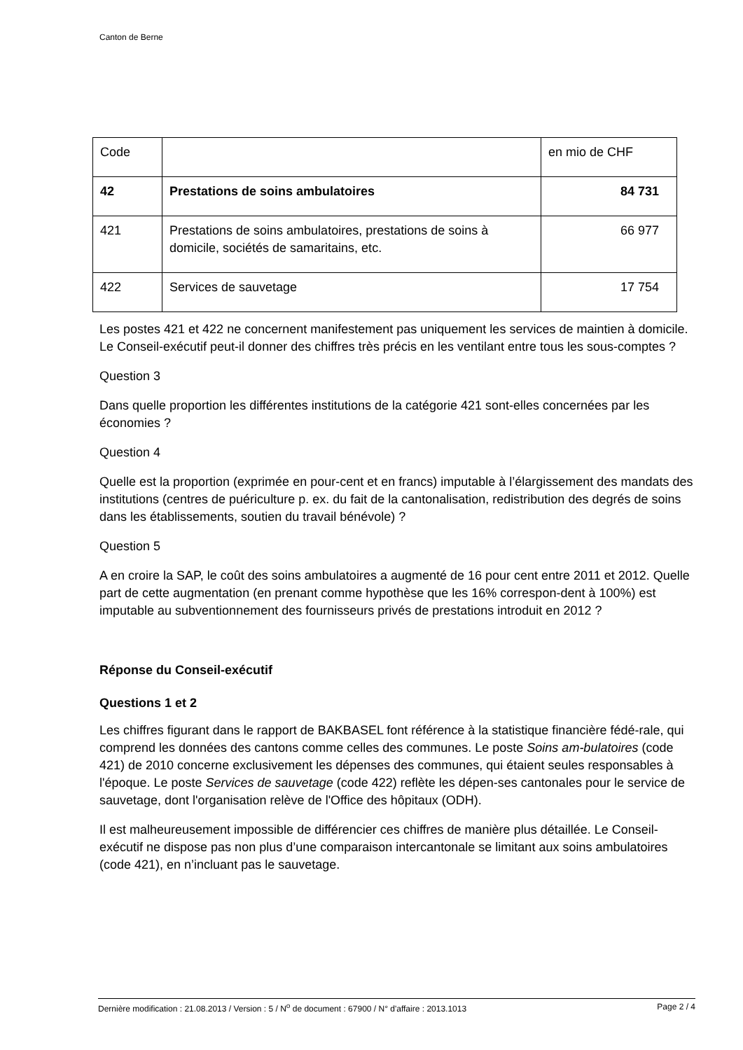Canton de Berne
| Code | | en mio de CHF |
| 42 | Prestations de soins ambulatoires | 84 731 |
| 421 | Prestations de soins ambulatoires, prestations de soins à domicile, sociétés de samaritains, etc. | 66 977 |
| 422 | Services de sauvetage | 17 754 |
Les postes 421 et 422 ne concernent manifestement pas uniquement les services de maintien à domicile. Le Conseil-exécutif peut-il donner des chiffres très précis en les ventilant entre tous les sous-comptes ?
Question 3
Dans quelle proportion les différentes institutions de la catégorie 421 sont-elles concernées par les économies ?
Question 4
Quelle est la proportion (exprimée en pour-cent et en francs) imputable à l’élargissement des mandats des institutions (centres de puériculture p. ex. du fait de la cantonalisation, redistribution des degrés de soins dans les établissements, soutien du travail bénévole) ?
Question 5
A en croire la SAP, le coût des soins ambulatoires a augmenté de 16 pour cent entre 2011 et 2012. Quelle part de cette augmentation (en prenant comme hypothèse que les 16% correspon-dent à 100%) est imputable au subventionnement des fournisseurs privés de prestations introduit en 2012 ?
Réponse du Conseil-exécutif
Questions 1 et 2
Les chiffres figurant dans le rapport de BAKBASEL font référence à la statistique financière fédé-rale, qui comprend les données des cantons comme celles des communes. Le poste Soins am-bulatoires (code 421) de 2010 concerne exclusivement les dépenses des communes, qui étaient seules responsables à l'époque. Le poste Services de sauvetage (code 422) reflète les dépen-ses cantonales pour le service de sauvetage, dont l'organisation relève de l'Office des hôpitaux (ODH).
Il est malheureusement impossible de différencier ces chiffres de manière plus détaillée. Le Conseil-exécutif ne dispose pas non plus d’une comparaison intercantonale se limitant aux soins ambulatoires (code 421), en n’incluant pas le sauvetage.
Dernière modification : 21.08.2013 / Version : 5 / N<sup>o</sup> de document : 67900 / N° d'affaire : 2013.1013 Page 2 / 4